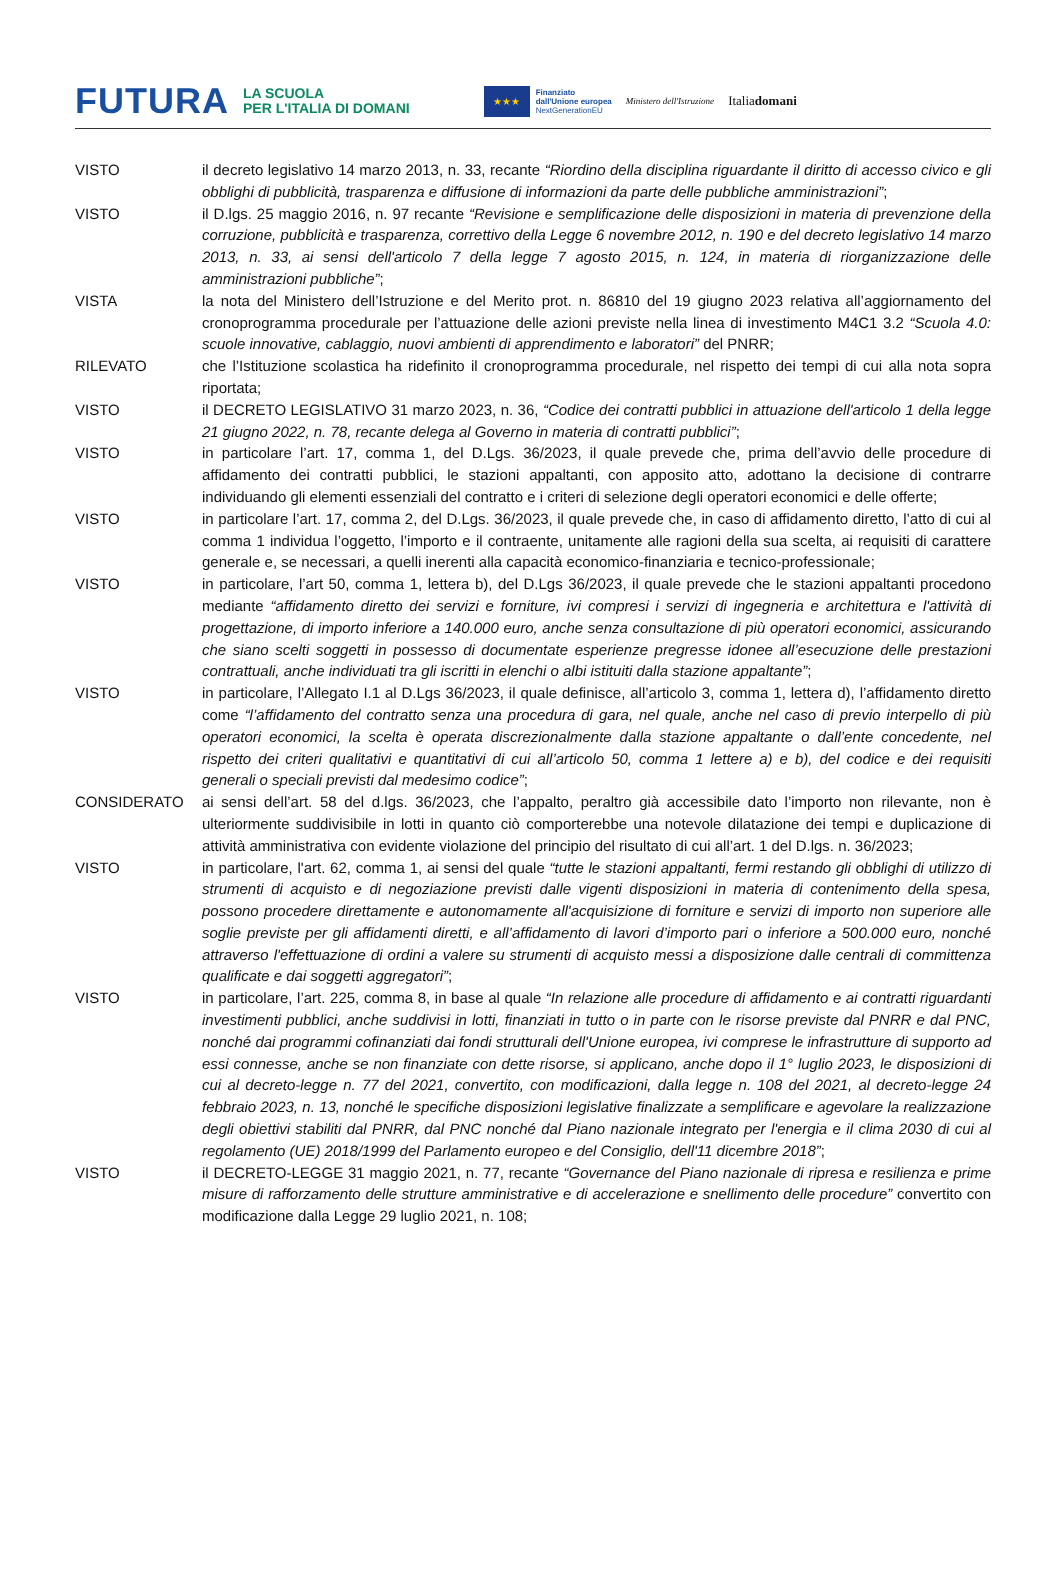FUTURA LA SCUOLA
PER L'ITALIA DI DOMANI ★★★ Finanziato
dall'Unione europea
NextGenerationEU Ministero dell'Istruzione Italiadomani
| VISTO | il decreto legislativo 14 marzo 2013, n. 33, recante “Riordino della disciplina riguardante il diritto di accesso civico e gli obblighi di pubblicità, trasparenza e diffusione di informazioni da parte delle pubbliche amministrazioni” ; |
| VISTO | il D.lgs. 25 maggio 2016, n. 97 recante “Revisione e semplificazione delle disposizioni in materia di prevenzione della corruzione, pubblicità e trasparenza, correttivo della Legge 6 novembre 2012, n. 190 e del decreto legislativo 14 marzo 2013, n. 33, ai sensi dell'articolo 7 della legge 7 agosto 2015, n. 124, in materia di riorganizzazione delle amministrazioni pubbliche” ; |
| VISTA | la nota del Ministero dell’Istruzione e del Merito prot. n. 86810 del 19 giugno 2023 relativa all’aggiornamento del cronoprogramma procedurale per l’attuazione delle azioni previste nella linea di investimento M4C1 3.2 “Scuola 4.0: scuole innovative, cablaggio, nuovi ambienti di apprendimento e laboratori” del PNRR; |
| RILEVATO | che l’Istituzione scolastica ha ridefinito il cronoprogramma procedurale, nel rispetto dei tempi di cui alla nota sopra riportata; |
| VISTO | il DECRETO LEGISLATIVO 31 marzo 2023, n. 36, “Codice dei contratti pubblici in attuazione dell'articolo 1 della legge 21 giugno 2022, n. 78, recante delega al Governo in materia di contratti pubblici” ; |
| VISTO | in particolare l’art. 17, comma 1, del D.Lgs. 36/2023, il quale prevede che, prima dell’avvio delle procedure di affidamento dei contratti pubblici, le stazioni appaltanti, con apposito atto, adottano la decisione di contrarre individuando gli elementi essenziali del contratto e i criteri di selezione degli operatori economici e delle offerte; |
| VISTO | in particolare l’art. 17, comma 2, del D.Lgs. 36/2023, il quale prevede che, in caso di affidamento diretto, l’atto di cui al comma 1 individua l’oggetto, l’importo e il contraente, unitamente alle ragioni della sua scelta, ai requisiti di carattere generale e, se necessari, a quelli inerenti alla capacità economico-finanziaria e tecnico-professionale; |
| VISTO | in particolare, l’art 50, comma 1, lettera b), del D.Lgs 36/2023, il quale prevede che le stazioni appaltanti procedono mediante “affidamento diretto dei servizi e forniture, ivi compresi i servizi di ingegneria e architettura e l'attività di progettazione, di importo inferiore a 140.000 euro, anche senza consultazione di più operatori economici, assicurando che siano scelti soggetti in possesso di documentate esperienze pregresse idonee all’esecuzione delle prestazioni contrattuali, anche individuati tra gli iscritti in elenchi o albi istituiti dalla stazione appaltante” ; |
| VISTO | in particolare, l’Allegato I.1 al D.Lgs 36/2023, il quale definisce, all’articolo 3, comma 1, lettera d), l’affidamento diretto come “l’affidamento del contratto senza una procedura di gara, nel quale, anche nel caso di previo interpello di più operatori economici, la scelta è operata discrezionalmente dalla stazione appaltante o dall’ente concedente, nel rispetto dei criteri qualitativi e quantitativi di cui all’articolo 50, comma 1 lettere a) e b), del codice e dei requisiti generali o speciali previsti dal medesimo codice” ; |
| CONSIDERATO | ai sensi dell’art. 58 del d.lgs. 36/2023, che l’appalto, peraltro già accessibile dato l’importo non rilevante, non è ulteriormente suddivisibile in lotti in quanto ciò comporterebbe una notevole dilatazione dei tempi e duplicazione di attività amministrativa con evidente violazione del principio del risultato di cui all’art. 1 del D.lgs. n. 36/2023; |
| VISTO | in particolare, l'art. 62, comma 1, ai sensi del quale “tutte le stazioni appaltanti, fermi restando gli obblighi di utilizzo di strumenti di acquisto e di negoziazione previsti dalle vigenti disposizioni in materia di contenimento della spesa, possono procedere direttamente e autonomamente all'acquisizione di forniture e servizi di importo non superiore alle soglie previste per gli affidamenti diretti, e all’affidamento di lavori d’importo pari o inferiore a 500.000 euro, nonché attraverso l'effettuazione di ordini a valere su strumenti di acquisto messi a disposizione dalle centrali di committenza qualificate e dai soggetti aggregatori” ; |
| VISTO | in particolare, l’art. 225, comma 8, in base al quale “In relazione alle procedure di affidamento e ai contratti riguardanti investimenti pubblici, anche suddivisi in lotti, finanziati in tutto o in parte con le risorse previste dal PNRR e dal PNC, nonché dai programmi cofinanziati dai fondi strutturali dell'Unione europea, ivi comprese le infrastrutture di supporto ad essi connesse, anche se non finanziate con dette risorse, si applicano, anche dopo il 1° luglio 2023, le disposizioni di cui al decreto-legge n. 77 del 2021, convertito, con modificazioni, dalla legge n. 108 del 2021, al decreto-legge 24 febbraio 2023, n. 13, nonché le specifiche disposizioni legislative finalizzate a semplificare e agevolare la realizzazione degli obiettivi stabiliti dal PNRR, dal PNC nonché dal Piano nazionale integrato per l'energia e il clima 2030 di cui al regolamento (UE) 2018/1999 del Parlamento europeo e del Consiglio, dell'11 dicembre 2018” ; |
| VISTO | il DECRETO-LEGGE 31 maggio 2021, n. 77, recante “Governance del Piano nazionale di ripresa e resilienza e prime misure di rafforzamento delle strutture amministrative e di accelerazione e snellimento delle procedure” convertito con modificazione dalla Legge 29 luglio 2021, n. 108; |